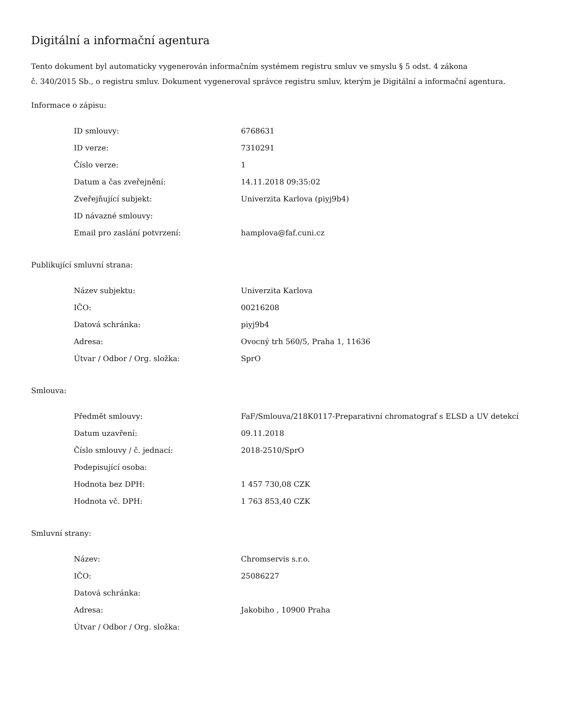Digitální a informační agentura
Tento dokument byl automaticky vygenerován informačním systémem registru smluv ve smyslu § 5 odst. 4 zákona
č. 340/2015 Sb., o registru smluv. Dokument vygeneroval správce registru smluv, kterým je Digitální a informační agentura.
Informace o zápisu:
| ID smlouvy: | 6768631 |
| ID verze: | 7310291 |
| Číslo verze: | 1 |
| Datum a čas zveřejnění: | 14.11.2018 09:35:02 |
| Zveřejňující subjekt: | Univerzita Karlova (piyj9b4) |
| ID návazné smlouvy: | |
| Email pro zaslání potvrzení: | hamplova@faf.cuni.cz |
Publikující smluvní strana:
| Název subjektu: | Univerzita Karlova |
| IČO: | 00216208 |
| Datová schránka: | piyj9b4 |
| Adresa: | Ovocný trh 560/5, Praha 1, 11636 |
| Útvar / Odbor / Org. složka: | SprO |
Smlouva:
| Předmět smlouvy: | FaF/Smlouva/218K0117-Preparativní chromatograf s ELSD a UV detekcí |
| Datum uzavření: | 09.11.2018 |
| Číslo smlouvy / č. jednací: | 2018-2510/SprO |
| Podepisující osoba: | |
| Hodnota bez DPH: | 1 457 730,08 CZK |
| Hodnota vč. DPH: | 1 763 853,40 CZK |
Smluvní strany:
| Název: | Chromservis s.r.o. |
| IČO: | 25086227 |
| Datová schránka: | |
| Adresa: | Jakobiho , 10900 Praha |
| Útvar / Odbor / Org. složka: | |